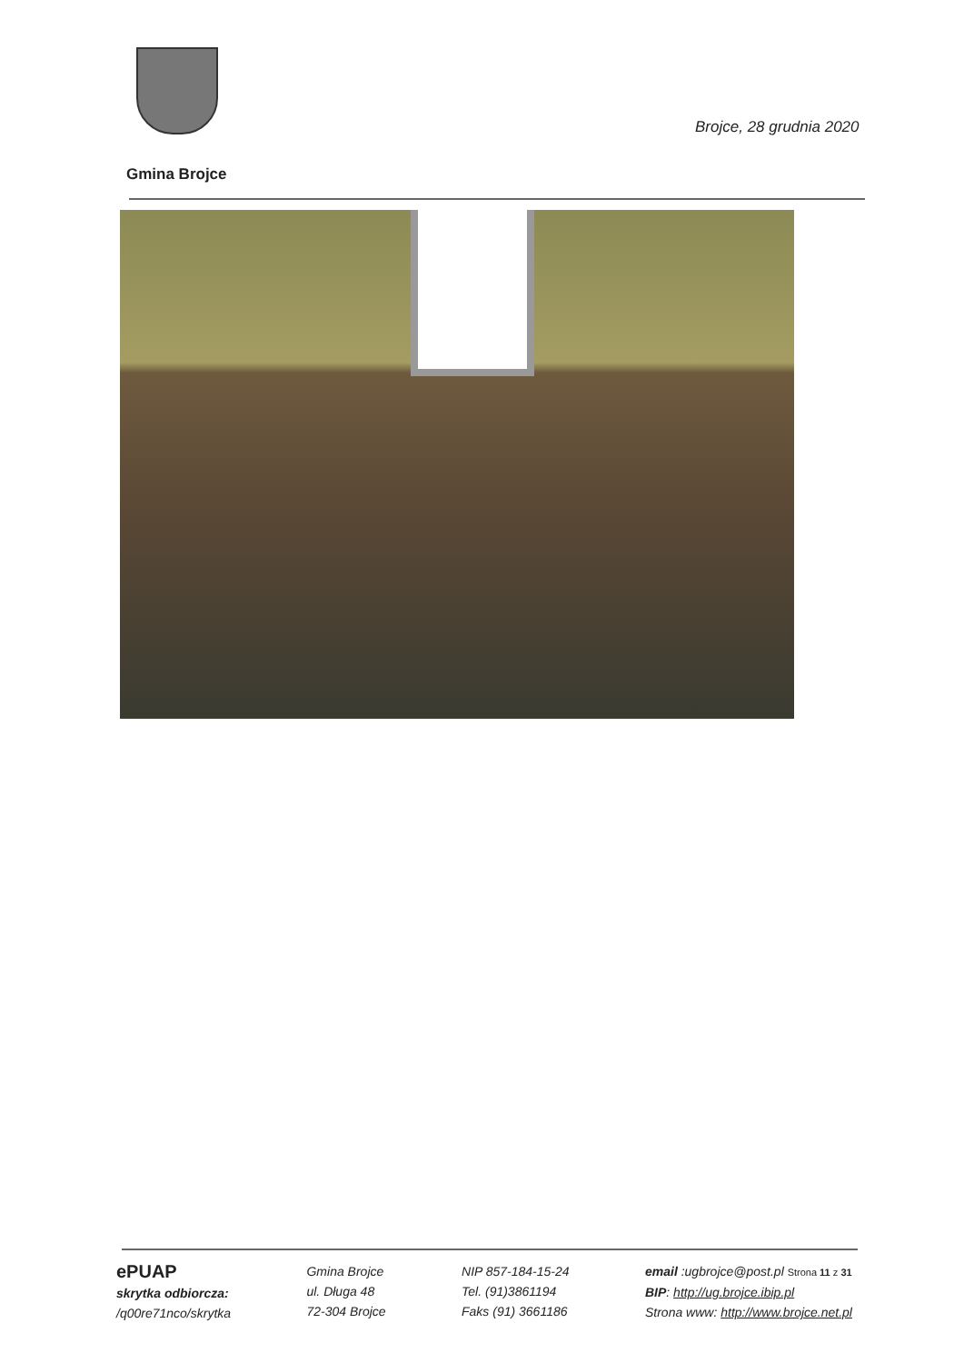Brojce, 28 grudnia 2020
Gmina Brojce
ePUAP
skrytka odbiorcza:
/q00re71nco/skrytka
Gmina Brojce
ul. Długa 48
72-304 Brojce
NIP 857-184-15-24
Tel. (91)3861194
Faks (91) 3661186
email :ugbrojce@post.pl Strona 11 z 31
BIP: http://ug.brojce.ibip.pl
Strona www: http://www.brojce.net.pl